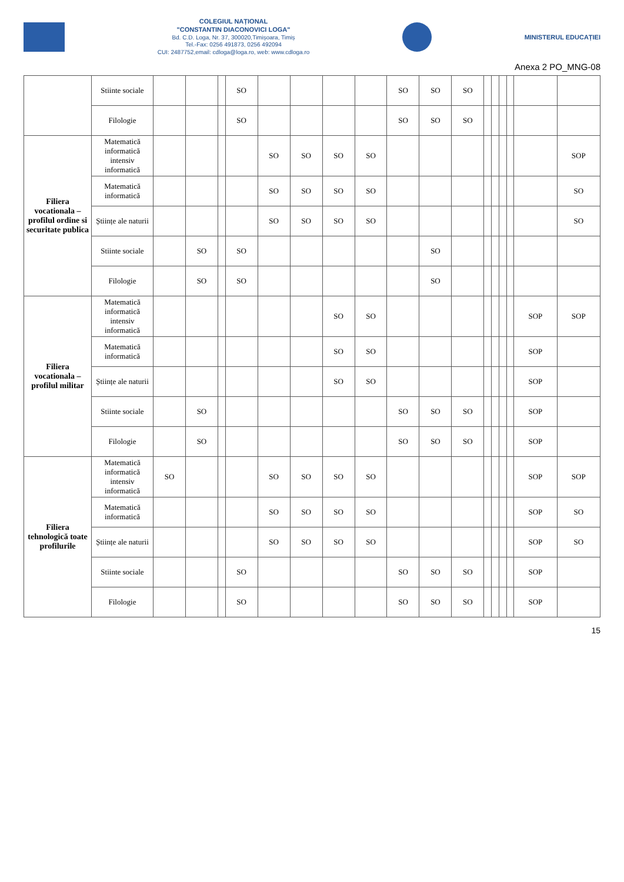COLEGIUL NAȚIONAL
"CONSTANTIN DIACONOVICI LOGA"
Bd. C.D. Loga, Nr. 37, 300020,Timișoara, Timiș
Tel.-Fax: 0256 491873, 0256 492094
CUI: 2487752,email: cdloga@loga.ro, web: www.cdloga.ro
MINISTERUL EDUCAȚIEI
Anexa 2 PO_MNG-08
| | Stiinte sociale | | | | SO | | | | | SO | SO | SO | | | | | | |
| | Filologie | | | | SO | | | | | SO | SO | SO | | | | | | |
| Filiera vocationala – profilul ordine si securitate publica | Matematică informatică intensiv informatică | | | | | SO | SO | SO | SO | | | | | | | | | SOP |
| | Matematică informatică | | | | | SO | SO | SO | SO | | | | | | | | | SO |
| | Științe ale naturii | | | | | SO | SO | SO | SO | | | | | | | | | SO |
| | Stiinte sociale | | SO | | SO | | | | | | SO | | | | | | | |
| | Filologie | | SO | | SO | | | | | | SO | | | | | | | |
| Filiera vocationala – profilul militar | Matematică informatică intensiv informatică | | | | | | | SO | SO | | | | | | | | SOP | SOP |
| | Matematică informatică | | | | | | | SO | SO | | | | | | | | SOP | |
| | Științe ale naturii | | | | | | | SO | SO | | | | | | | | SOP | |
| | Stiinte sociale | | SO | | | | | | | SO | SO | SO | | | | | SOP | |
| | Filologie | | SO | | | | | | | SO | SO | SO | | | | | SOP | |
| Filiera tehnologică toate profilurile | Matematică informatică intensiv informatică | SO | | | | SO | SO | SO | SO | | | | | | | | SOP | SOP |
| | Matematică informatică | | | | | SO | SO | SO | SO | | | | | | | | SOP | SO |
| | Științe ale naturii | | | | | SO | SO | SO | SO | | | | | | | | SOP | SO |
| | Stiinte sociale | | | | SO | | | | | SO | SO | SO | | | | | SOP | |
| | Filologie | | | | SO | | | | | SO | SO | SO | | | | | SOP | |
15